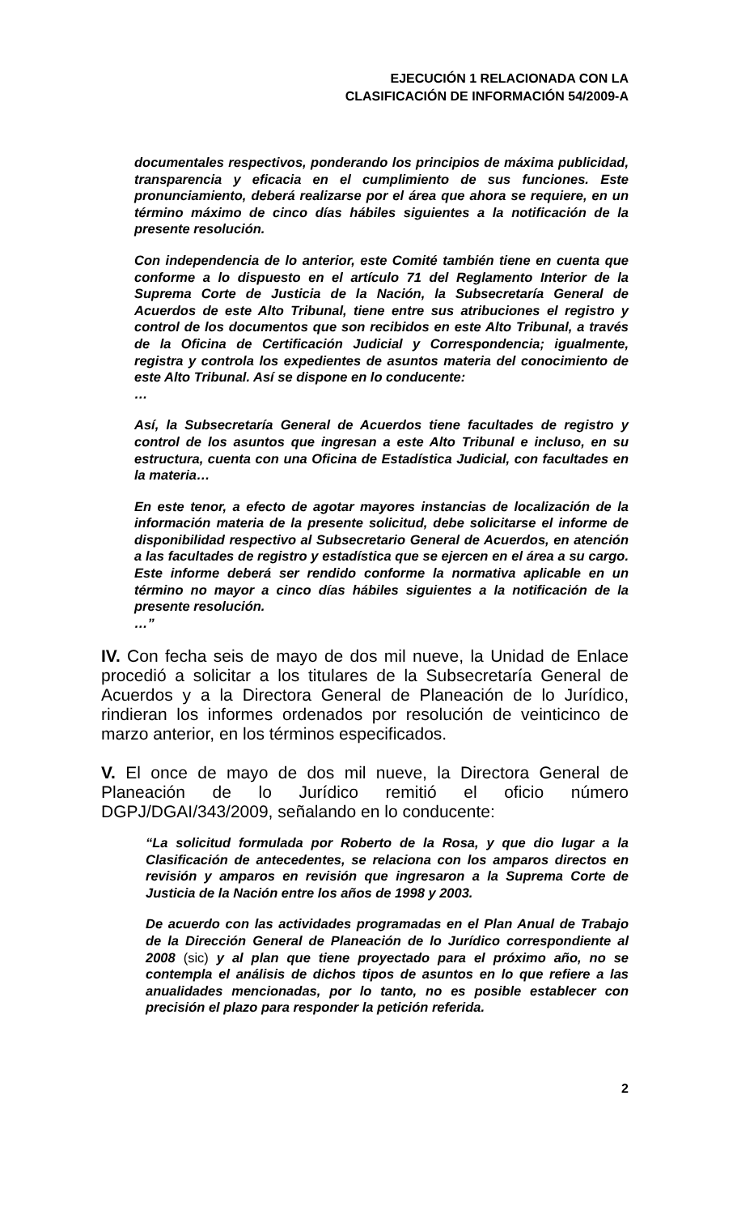EJECUCIÓN 1 RELACIONADA CON LA
CLASIFICACIÓN DE INFORMACIÓN 54/2009-A
documentales respectivos, ponderando los principios de máxima publicidad, transparencia y eficacia en el cumplimiento de sus funciones. Este pronunciamiento, deberá realizarse por el área que ahora se requiere, en un término máximo de cinco días hábiles siguientes a la notificación de la presente resolución.
Con independencia de lo anterior, este Comité también tiene en cuenta que conforme a lo dispuesto en el artículo 71 del Reglamento Interior de la Suprema Corte de Justicia de la Nación, la Subsecretaría General de Acuerdos de este Alto Tribunal, tiene entre sus atribuciones el registro y control de los documentos que son recibidos en este Alto Tribunal, a través de la Oficina de Certificación Judicial y Correspondencia; igualmente, registra y controla los expedientes de asuntos materia del conocimiento de este Alto Tribunal. Así se dispone en lo conducente:
…
Así, la Subsecretaría General de Acuerdos tiene facultades de registro y control de los asuntos que ingresan a este Alto Tribunal e incluso, en su estructura, cuenta con una Oficina de Estadística Judicial, con facultades en la materia…
En este tenor, a efecto de agotar mayores instancias de localización de la información materia de la presente solicitud, debe solicitarse el informe de disponibilidad respectivo al Subsecretario General de Acuerdos, en atención a las facultades de registro y estadística que se ejercen en el área a su cargo. Este informe deberá ser rendido conforme la normativa aplicable en un término no mayor a cinco días hábiles siguientes a la notificación de la presente resolución.
…”
IV. Con fecha seis de mayo de dos mil nueve, la Unidad de Enlace procedió a solicitar a los titulares de la Subsecretaría General de Acuerdos y a la Directora General de Planeación de lo Jurídico, rindieran los informes ordenados por resolución de veinticinco de marzo anterior, en los términos especificados.
V. El once de mayo de dos mil nueve, la Directora General de Planeación de lo Jurídico remitió el oficio número DGPJ/DGAI/343/2009, señalando en lo conducente:
“La solicitud formulada por Roberto de la Rosa, y que dio lugar a la Clasificación de antecedentes, se relaciona con los amparos directos en revisión y amparos en revisión que ingresaron a la Suprema Corte de Justicia de la Nación entre los años de 1998 y 2003.
De acuerdo con las actividades programadas en el Plan Anual de Trabajo de la Dirección General de Planeación de lo Jurídico correspondiente al 2008 (sic) y al plan que tiene proyectado para el próximo año, no se contempla el análisis de dichos tipos de asuntos en lo que refiere a las anualidades mencionadas, por lo tanto, no es posible establecer con precisión el plazo para responder la petición referida.
2